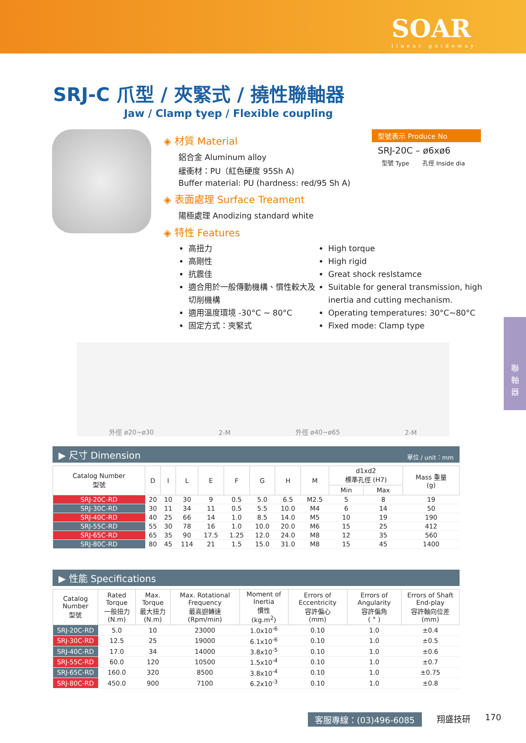SOAR
linear guideway
SRJ-C 爪型 / 夾緊式 / 撓性聯軸器
Jaw / Clamp tyep / Flexible coupling
◈ 材質 Material
鋁合金 Aluminum alloy
緩衝材：PU（紅色硬度 95Sh A)
Buffer material: PU (hardness: red/95 Sh A)
◈ 表面處理 Surface Treament
陽極處理 Anodizing standard white
◈ 特性 Features
型號表示 Produce No
SRJ-20C – ø6xø6
型號 Type 孔徑 Inside dia
高扭力
高剛性
抗震佳
適合用於一般傳動機構、慣性較大及切削機構
適用溫度環境 -30°C ~ 80°C
固定方式：夾緊式
High torque
High rigid
Great shock reslstamce
Suitable for general transmission, high inertia and cutting mechanism.
Operating temperatures: 30°C~80°C
Fixed mode: Clamp type
外徑 ø20~ø30 2-M 外徑 ø40~ø65 2-M
▶ 尺寸 Dimension 單位 / unit：mm
| Catalog Number 型號 | D | I | L | E | F | G | H | M | d1xd2 標準孔徑 (H7) | | Mass 重量 (g) |
| --- | --- | --- | --- | --- | --- | --- | --- | --- | --- | --- | --- |
| | | | | | | | | | Min | Max | |
| SRJ-20C-RD | 20 | 10 | 30 | 9 | 0.5 | 5.0 | 6.5 | M2.5 | 5 | 8 | 19 |
| SRJ-30C-RD | 30 | 11 | 34 | 11 | 0.5 | 5.5 | 10.0 | M4 | 6 | 14 | 50 |
| SRJ-40C-RD | 40 | 25 | 66 | 14 | 1.0 | 8.5 | 14.0 | M5 | 10 | 19 | 190 |
| SRJ-55C-RD | 55 | 30 | 78 | 16 | 1.0 | 10.0 | 20.0 | M6 | 15 | 25 | 412 |
| SRJ-65C-RD | 65 | 35 | 90 | 17.5 | 1.25 | 12.0 | 24.0 | M8 | 12 | 35 | 560 |
| SRJ-80C-RD | 80 | 45 | 114 | 21 | 1.5 | 15.0 | 31.0 | M8 | 15 | 45 | 1400 |
▶ 性能 Specifications
| Catalog Number 型號 | Rated Torque 一般扭力 (N.m) | Max. Torque 最大扭力 (N.m) | Max. Rotational Frequency 最高迴轉速 (Rpm/min) | Moment of Inertia 慣性 (kg.m<sup>2</sup>) | Errors of Eccentricity 容許偏心 (mm) | Errors of Angularity 容許偏角 ( ° ) | Errors of Shaft End-play 容許軸向位差 (mm) |
| --- | --- | --- | --- | --- | --- | --- | --- |
| SRJ-20C-RD | 5.0 | 10 | 23000 | 1.0x10<sup>-6</sup> | 0.10 | 1.0 | ±0.4 |
| SRJ-30C-RD | 12.5 | 25 | 19000 | 6.1x10<sup>-6</sup> | 0.10 | 1.0 | ±0.5 |
| SRJ-40C-RD | 17.0 | 34 | 14000 | 3.8x10<sup>-5</sup> | 0.10 | 1.0 | ±0.6 |
| SRJ-55C-RD | 60.0 | 120 | 10500 | 1.5x10<sup>-4</sup> | 0.10 | 1.0 | ±0.7 |
| SRJ-65C-RD | 160.0 | 320 | 8500 | 3.8x10<sup>-4</sup> | 0.10 | 1.0 | ±0.75 |
| SRJ-80C-RD | 450.0 | 900 | 7100 | 6.2x10<sup>-3</sup> | 0.10 | 1.0 | ±0.8 |
聯
軸
器
客服專線：(03)496-6085 翔盛技研 170